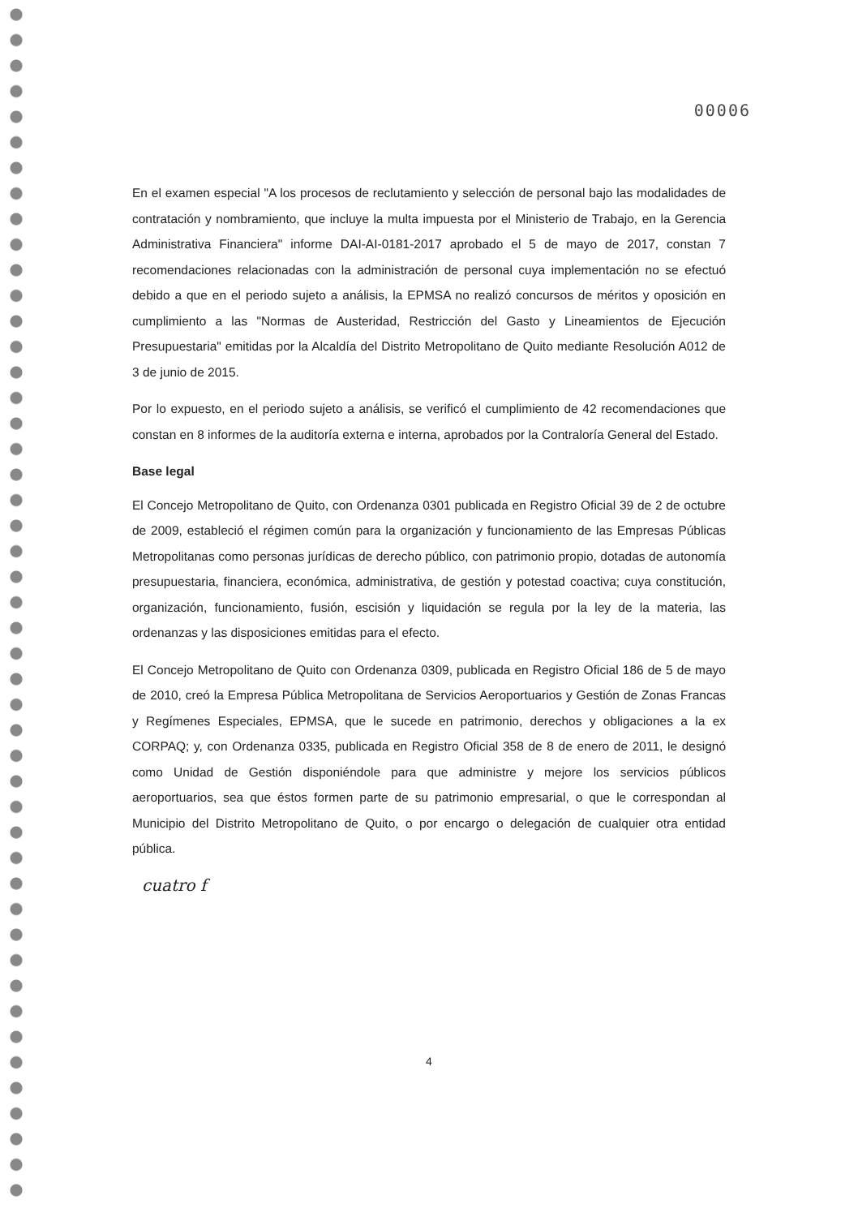00006
En el examen especial "A los procesos de reclutamiento y selección de personal bajo las modalidades de contratación y nombramiento, que incluye la multa impuesta por el Ministerio de Trabajo, en la Gerencia Administrativa Financiera" informe DAI-AI-0181-2017 aprobado el 5 de mayo de 2017, constan 7 recomendaciones relacionadas con la administración de personal cuya implementación no se efectuó debido a que en el periodo sujeto a análisis, la EPMSA no realizó concursos de méritos y oposición en cumplimiento a las "Normas de Austeridad, Restricción del Gasto y Lineamientos de Ejecución Presupuestaria" emitidas por la Alcaldía del Distrito Metropolitano de Quito mediante Resolución A012 de 3 de junio de 2015.
Por lo expuesto, en el periodo sujeto a análisis, se verificó el cumplimiento de 42 recomendaciones que constan en 8 informes de la auditoría externa e interna, aprobados por la Contraloría General del Estado.
Base legal
El Concejo Metropolitano de Quito, con Ordenanza 0301 publicada en Registro Oficial 39 de 2 de octubre de 2009, estableció el régimen común para la organización y funcionamiento de las Empresas Públicas Metropolitanas como personas jurídicas de derecho público, con patrimonio propio, dotadas de autonomía presupuestaria, financiera, económica, administrativa, de gestión y potestad coactiva; cuya constitución, organización, funcionamiento, fusión, escisión y liquidación se regula por la ley de la materia, las ordenanzas y las disposiciones emitidas para el efecto.
El Concejo Metropolitano de Quito con Ordenanza 0309, publicada en Registro Oficial 186 de 5 de mayo de 2010, creó la Empresa Pública Metropolitana de Servicios Aeroportuarios y Gestión de Zonas Francas y Regímenes Especiales, EPMSA, que le sucede en patrimonio, derechos y obligaciones a la ex CORPAQ; y, con Ordenanza 0335, publicada en Registro Oficial 358 de 8 de enero de 2011, le designó como Unidad de Gestión disponiéndole para que administre y mejore los servicios públicos aeroportuarios, sea que éstos formen parte de su patrimonio empresarial, o que le correspondan al Municipio del Distrito Metropolitano de Quito, o por encargo o delegación de cualquier otra entidad pública.
cuatro f
4